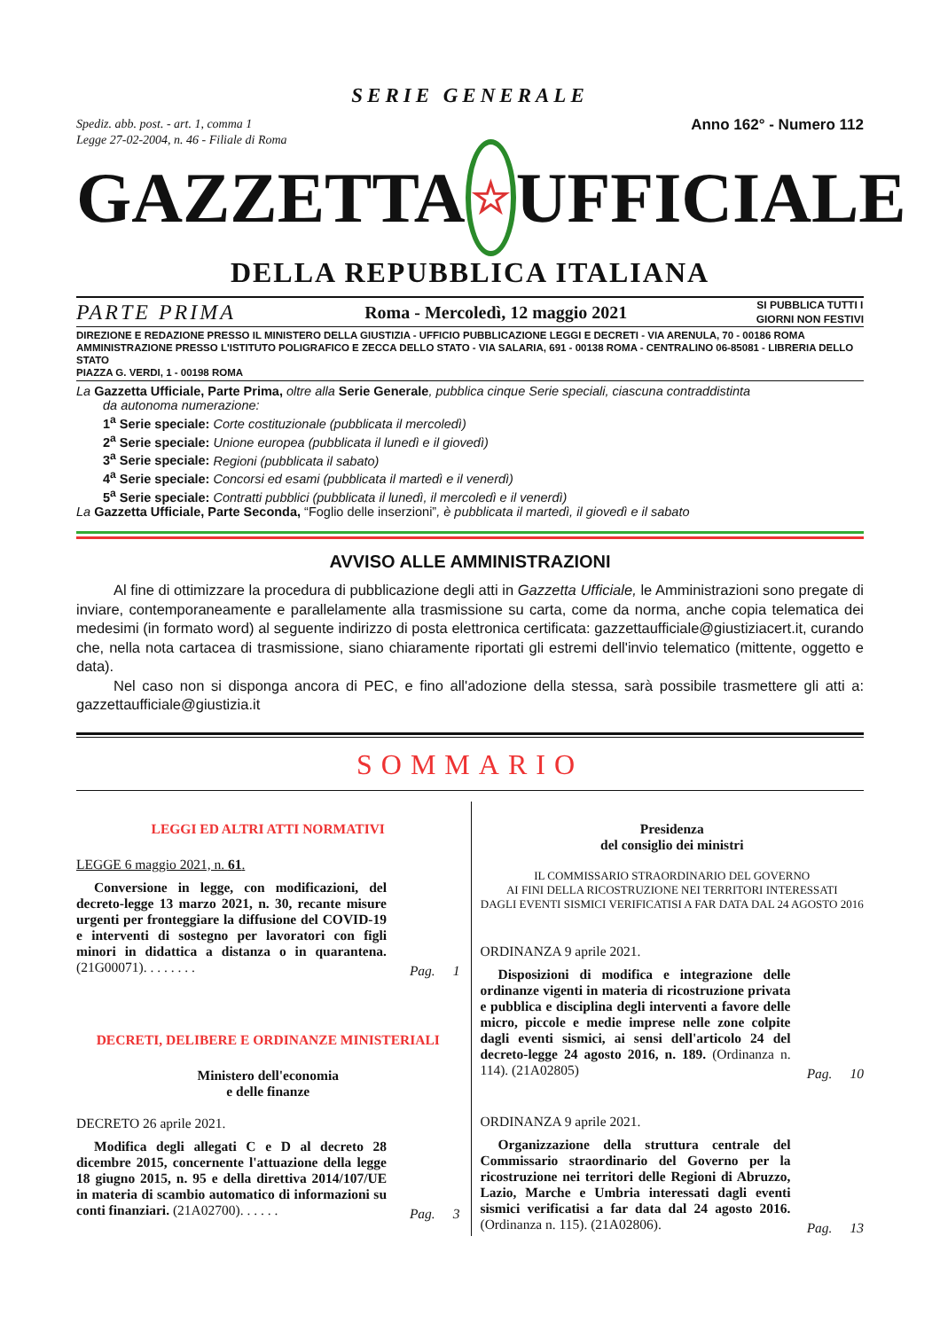SERIE GENERALE
Spediz. abb. post. - art. 1, comma 1
Legge 27-02-2004, n. 46 - Filiale di Roma
Anno 162° - Numero 112
GAZZETTA
☆
UFFICIALE
DELLA REPUBBLICA ITALIANA
PARTE PRIMA Roma - Mercoledì, 12 maggio 2021 SI PUBBLICA TUTTI I
GIORNI NON FESTIVI
DIREZIONE E REDAZIONE PRESSO IL MINISTERO DELLA GIUSTIZIA - UFFICIO PUBBLICAZIONE LEGGI E DECRETI - VIA ARENULA, 70 - 00186 ROMA
AMMINISTRAZIONE PRESSO L'ISTITUTO POLIGRAFICO E ZECCA DELLO STATO - VIA SALARIA, 691 - 00138 ROMA - CENTRALINO 06-85081 - LIBRERIA DELLO STATO
PIAZZA G. VERDI, 1 - 00198 ROMA
La Gazzetta Ufficiale, Parte Prima, oltre alla Serie Generale, pubblica cinque Serie speciali, ciascuna contraddistinta
da autonoma numerazione:
1<sup>a</sup> Serie speciale: Corte costituzionale (pubblicata il mercoledì)
2<sup>a</sup> Serie speciale: Unione europea (pubblicata il lunedì e il giovedì)
3<sup>a</sup> Serie speciale: Regioni (pubblicata il sabato)
4<sup>a</sup> Serie speciale: Concorsi ed esami (pubblicata il martedì e il venerdì)
5<sup>a</sup> Serie speciale: Contratti pubblici (pubblicata il lunedì, il mercoledì e il venerdì)
La Gazzetta Ufficiale, Parte Seconda, “Foglio delle inserzioni”, è pubblicata il martedì, il giovedì e il sabato
AVVISO ALLE AMMINISTRAZIONI
Al fine di ottimizzare la procedura di pubblicazione degli atti in Gazzetta Ufficiale, le Amministrazioni sono pregate di inviare, contemporaneamente e parallelamente alla trasmissione su carta, come da norma, anche copia telematica dei medesimi (in formato word) al seguente indirizzo di posta elettronica certificata: gazzettaufficiale@giustiziacert.it, curando che, nella nota cartacea di trasmissione, siano chiaramente riportati gli estremi dell'invio telematico (mittente, oggetto e data).
Nel caso non si disponga ancora di PEC, e fino all'adozione della stessa, sarà possibile trasmettere gli atti a: gazzettaufficiale@giustizia.it
SOMMARIO
LEGGI ED ALTRI ATTI NORMATIVI
LEGGE 6 maggio 2021, n. 61.
Conversione in legge, con modificazioni, del decreto-legge 13 marzo 2021, n. 30, recante misure urgenti per fronteggiare la diffusione del COVID-19 e interventi di sostegno per lavoratori con figli minori in didattica a distanza o in quarantena. (21G00071). . . . . . . .
Pag. 1
DECRETI, DELIBERE E ORDINANZE MINISTERIALI
Ministero dell'economia
e delle finanze
DECRETO 26 aprile 2021.
Modifica degli allegati C e D al decreto 28 dicembre 2015, concernente l'attuazione della legge 18 giugno 2015, n. 95 e della direttiva 2014/107/UE in materia di scambio automatico di informazioni su conti finanziari. (21A02700). . . . . .
Pag. 3
Presidenza
del consiglio dei ministri
IL COMMISSARIO STRAORDINARIO DEL GOVERNO
AI FINI DELLA RICOSTRUZIONE NEI TERRITORI INTERESSATI
DAGLI EVENTI SISMICI VERIFICATISI A FAR DATA DAL 24 AGOSTO 2016
ORDINANZA 9 aprile 2021.
Disposizioni di modifica e integrazione delle ordinanze vigenti in materia di ricostruzione privata e pubblica e disciplina degli interventi a favore delle micro, piccole e medie imprese nelle zone colpite dagli eventi sismici, ai sensi dell'articolo 24 del decreto-legge 24 agosto 2016, n. 189. (Ordinanza n. 114). (21A02805)
Pag. 10
ORDINANZA 9 aprile 2021.
Organizzazione della struttura centrale del Commissario straordinario del Governo per la ricostruzione nei territori delle Regioni di Abruzzo, Lazio, Marche e Umbria interessati dagli eventi sismici verificatisi a far data dal 24 agosto 2016. (Ordinanza n. 115). (21A02806).
Pag. 13